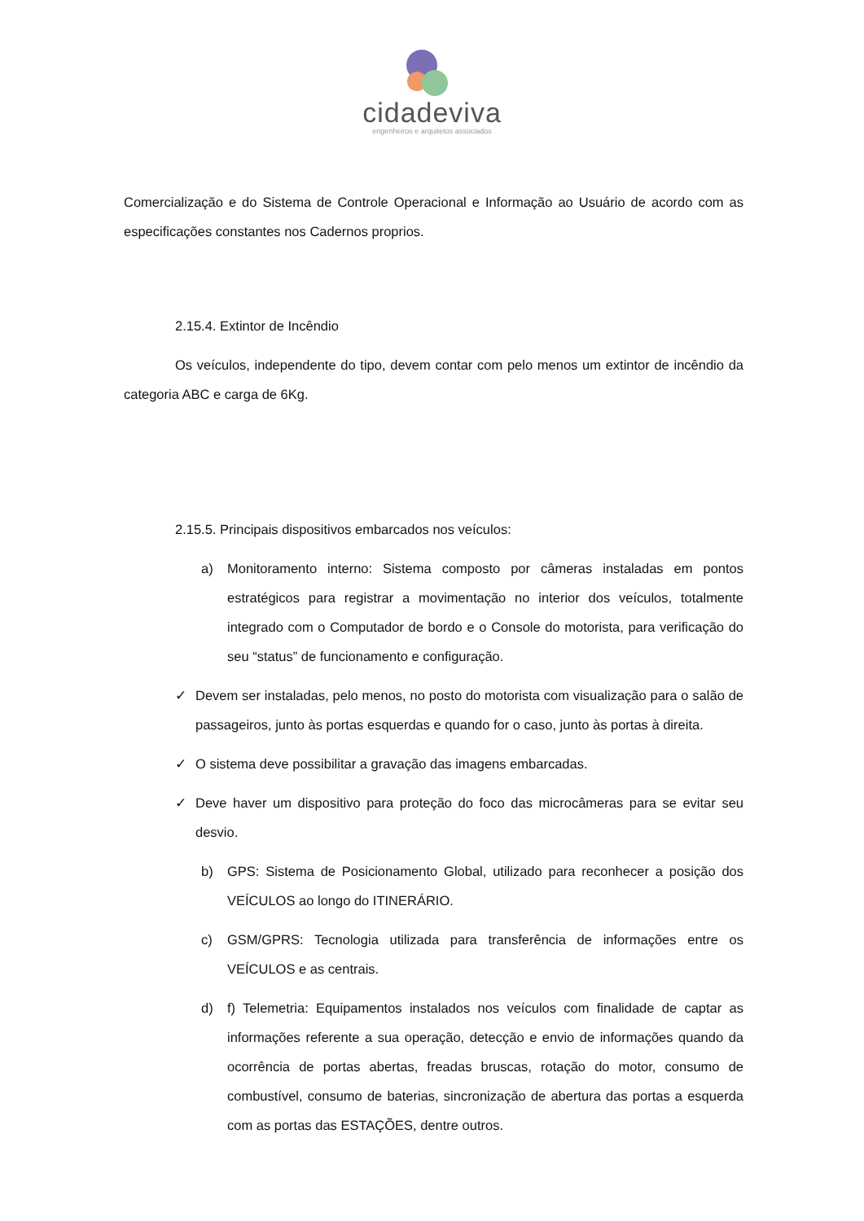cidadeviva
engenheiros e arquitetos associados
Comercialização e do Sistema de Controle Operacional e Informação ao Usuário de acordo com as especificações constantes nos Cadernos proprios.
2.15.4. Extintor de Incêndio
Os veículos, independente do tipo, devem contar com pelo menos um extintor de incêndio da categoria ABC e carga de 6Kg.
2.15.5. Principais dispositivos embarcados nos veículos:
a) Monitoramento interno: Sistema composto por câmeras instaladas em pontos estratégicos para registrar a movimentação no interior dos veículos, totalmente integrado com o Computador de bordo e o Console do motorista, para verificação do seu “status” de funcionamento e configuração.
✓ Devem ser instaladas, pelo menos, no posto do motorista com visualização para o salão de passageiros, junto às portas esquerdas e quando for o caso, junto às portas à direita.
✓ O sistema deve possibilitar a gravação das imagens embarcadas.
✓ Deve haver um dispositivo para proteção do foco das microcâmeras para se evitar seu desvio.
b) GPS: Sistema de Posicionamento Global, utilizado para reconhecer a posição dos VEÍCULOS ao longo do ITINERÁRIO.
c) GSM/GPRS: Tecnologia utilizada para transferência de informações entre os VEÍCULOS e as centrais.
d) f) Telemetria: Equipamentos instalados nos veículos com finalidade de captar as informações referente a sua operação, detecção e envio de informações quando da ocorrência de portas abertas, freadas bruscas, rotação do motor, consumo de combustível, consumo de baterias, sincronização de abertura das portas a esquerda com as portas das ESTAÇÕES, dentre outros.